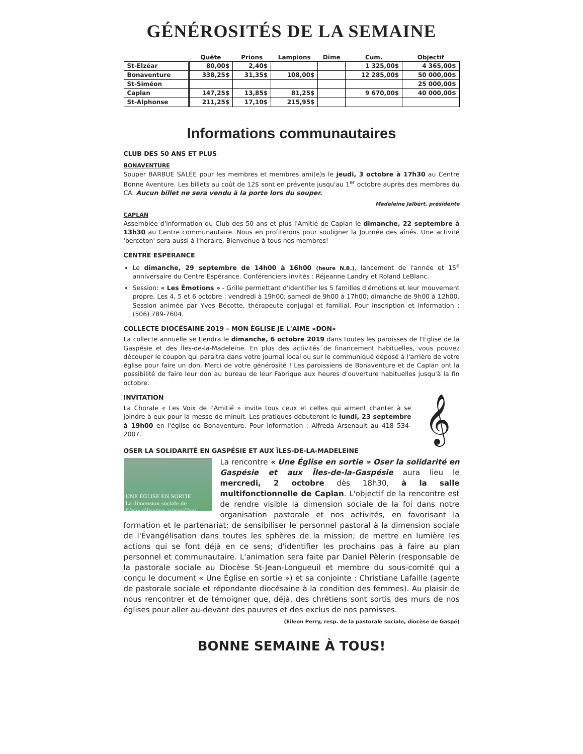GÉNÉROSITÉS DE LA SEMAINE
| | Quête | Prions | Lampions | Dîme | Cum. | Objectif |
| --- | --- | --- | --- | --- | --- | --- |
| St-Elzéar | 80,00$ | 2,40$ | | | 1 325,00$ | 4 365,00$ |
| Bonaventure | 338,25$ | 31,35$ | 108,00$ | | 12 285,00$ | 50 000,00$ |
| St-Siméon | | | | | | 25 000,00$ |
| Caplan | 147,25$ | 13,85$ | 81,25$ | | 9 670,00$ | 40 000,00$ |
| St-Alphonse | 211,25$ | 17,10$ | 215,95$ | | | |
Informations communautaires
CLUB DES 50 ANS ET PLUS
BONAVENTURE
Souper BARBUE SALÉE pour les membres et membres ami(e)s le jeudi, 3 octobre à 17h30 au Centre Bonne Aventure. Les billets au coût de 12$ sont en prévente jusqu'au 1<sup>er</sup> octobre auprès des membres du CA. Aucun billet ne sera vendu à la porte lors du souper.
Madeleine Jalbert, présidente
CAPLAN
Assemblée d'information du Club des 50 ans et plus l'Amitié de Caplan le dimanche, 22 septembre à 13h30 au Centre communautaire. Nous en profiterons pour souligner la Journée des aînés. Une activité 'berceton' sera aussi à l'horaire. Bienvenue à tous nos membres!
CENTRE ESPÉRANCE
Le dimanche, 29 septembre de 14h00 à 16h00 (heure N.B.), lancement de l'année et 15<sup>e</sup> anniversaire du Centre Espérance. Conférenciers invités : Réjeanne Landry et Roland LeBlanc.
Session: « Les Émotions » - Grille permettant d'identifier les 5 familles d'émotions et leur mouvement propre. Les 4, 5 et 6 octobre : vendredi à 19h00; samedi de 9h00 à 17h00; dimanche de 9h00 à 12h00. Session animée par Yves Bécotte, thérapeute conjugal et familial. Pour inscription et information : (506) 789-7604.
COLLECTE DIOCÉSAINE 2019 – MON ÉGLISE JE L'AIME «DON»
La collecte annuelle se tiendra le dimanche, 6 octobre 2019 dans toutes les paroisses de l'Église de la Gaspésie et des Îles-de-la-Madeleine. En plus des activités de financement habituelles, vous pouvez découper le coupon qui paraitra dans votre journal local ou sur le communiqué déposé à l'arrière de votre église pour faire un don. Merci de votre générosité ! Les paroissiens de Bonaventure et de Caplan ont la possibilité de faire leur don au bureau de leur Fabrique aux heures d'ouverture habituelles jusqu'à la fin octobre.
INVITATION
𝄞
La Chorale « Les Voix de l'Amitié » invite tous ceux et celles qui aiment chanter à se joindre à eux pour la messe de minuit. Les pratiques débuteront le lundi, 23 septembre à 19h00 en l'église de Bonaventure. Pour information : Alfreda Arsenault au 418 534-2007.
OSER LA SOLIDARITÉ EN GASPÉSIE ET AUX ÎLES-DE-LA-MADELEINE
UNE ÉGLISE EN SORTIE
La dimension sociale de l'évangélisation aujourd'hui
La rencontre « Une Église en sortie » Oser la solidarité en Gaspésie et aux Îles-de-la-Gaspésie aura lieu le mercredi, 2 octobre dès 18h30, à la salle multifonctionnelle de Caplan. L'objectif de la rencontre est de rendre visible la dimension sociale de la foi dans notre organisation pastorale et nos activités, en favorisant la formation et le partenariat; de sensibiliser le personnel pastoral à la dimension sociale de l'Évangélisation dans toutes les sphères de la mission; de mettre en lumière les actions qui se font déjà en ce sens; d'identifier les prochains pas à faire au plan personnel et communautaire. L'animation sera faite par Daniel Pèlerin (responsable de la pastorale sociale au Diocèse St-Jean-Longueuil et membre du sous-comité qui a conçu le document « Une Église en sortie ») et sa conjointe : Christiane Lafaille (agente de pastorale sociale et répondante diocésaine à la condition des femmes). Au plaisir de nous rencontrer et de témoigner que, déjà, des chrétiens sont sortis des murs de nos églises pour aller au-devant des pauvres et des exclus de nos paroisses.
(Eileen Perry, resp. de la pastorale sociale, diocèse de Gaspé)
BONNE SEMAINE À TOUS!